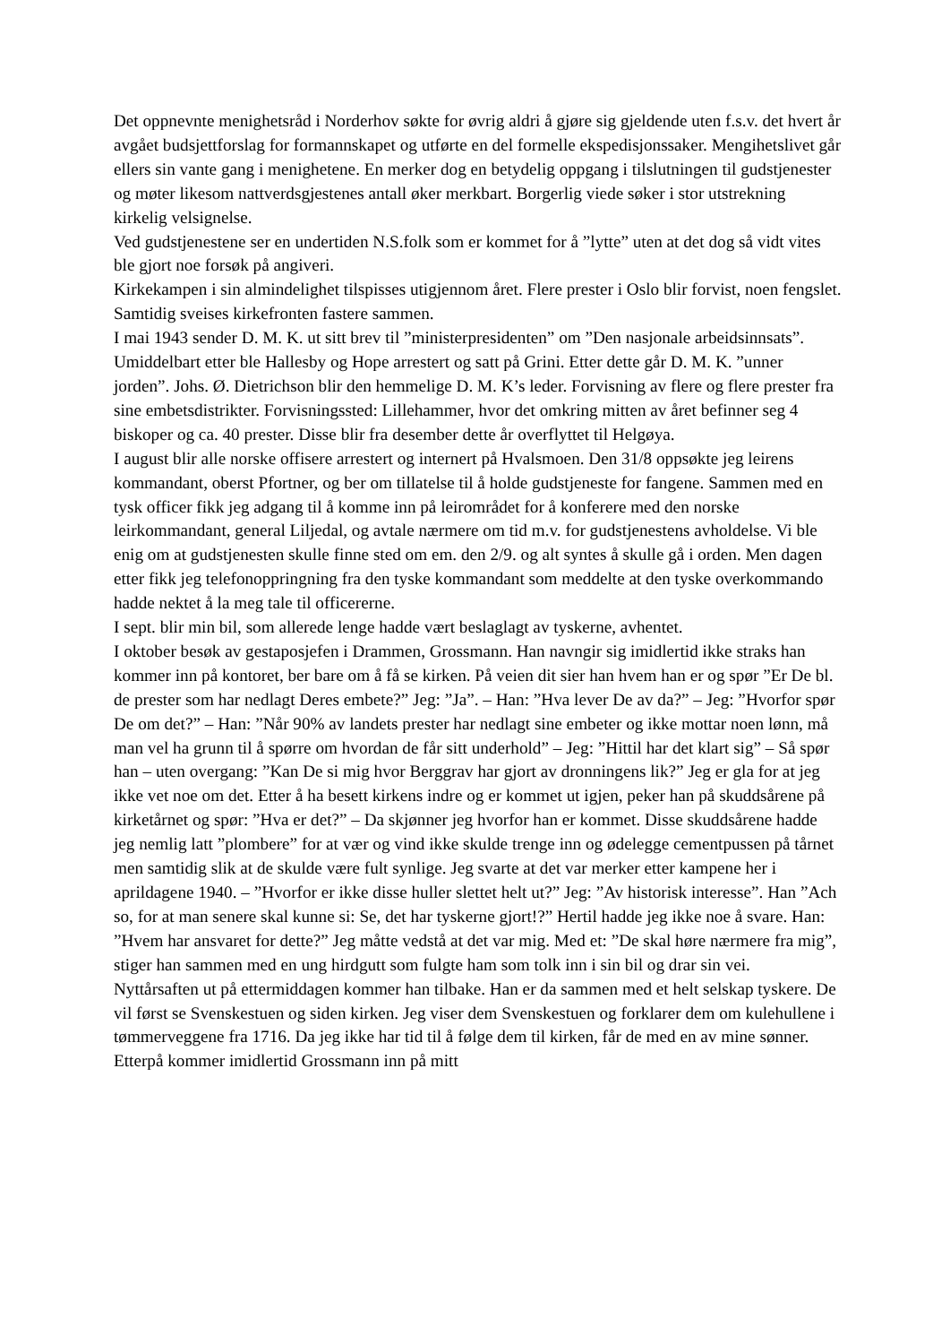Det oppnevnte menighetsråd i Norderhov søkte for øvrig aldri å gjøre sig gjeldende uten f.s.v. det hvert år avgået budsjettforslag for formannskapet og utførte en del formelle ekspedisjonssaker. Mengihetslivet går ellers sin vante gang i menighetene. En merker dog en betydelig oppgang i tilslutningen til gudstjenester og møter likesom nattverdsgjestenes antall øker merkbart. Borgerlig viede søker i stor utstrekning kirkelig velsignelse.
Ved gudstjenestene ser en undertiden N.S.folk som er kommet for å ”lytte” uten at det dog så vidt vites ble gjort noe forsøk på angiveri.
Kirkekampen i sin almindelighet tilspisses utigjennom året. Flere prester i Oslo blir forvist, noen fengslet. Samtidig sveises kirkefronten fastere sammen.
I mai 1943 sender D. M. K. ut sitt brev til ”ministerpresidenten” om ”Den nasjonale arbeidsinnsats”. Umiddelbart etter ble Hallesby og Hope arrestert og satt på Grini. Etter dette går D. M. K. ”unner jorden”. Johs. Ø. Dietrichson blir den hemmelige D. M. K’s leder. Forvisning av flere og flere prester fra sine embetsdistrikter. Forvisningssted: Lillehammer, hvor det omkring mitten av året befinner seg 4 biskoper og ca. 40 prester. Disse blir fra desember dette år overflyttet til Helgøya.
I august blir alle norske offisere arrestert og internert på Hvalsmoen. Den 31/8 oppsøkte jeg leirens kommandant, oberst Pfortner, og ber om tillatelse til å holde gudstjeneste for fangene. Sammen med en tysk officer fikk jeg adgang til å komme inn på leirområdet for å konferere med den norske leirkommandant, general Liljedal, og avtale nærmere om tid m.v. for gudstjenestens avholdelse. Vi ble enig om at gudstjenesten skulle finne sted om em. den 2/9. og alt syntes å skulle gå i orden. Men dagen etter fikk jeg telefonoppringning fra den tyske kommandant som meddelte at den tyske overkommando hadde nektet å la meg tale til officererne.
I sept. blir min bil, som allerede lenge hadde vært beslaglagt av tyskerne, avhentet.
I oktober besøk av gestaposjefen i Drammen, Grossmann. Han navngir sig imidlertid ikke straks han kommer inn på kontoret, ber bare om å få se kirken. På veien dit sier han hvem han er og spør ”Er De bl. de prester som har nedlagt Deres embete?” Jeg: ”Ja”. – Han: ”Hva lever De av da?” – Jeg: ”Hvorfor spør De om det?” – Han: ”Når 90% av landets prester har nedlagt sine embeter og ikke mottar noen lønn, må man vel ha grunn til å spørre om hvordan de får sitt underhold” – Jeg: ”Hittil har det klart sig” – Så spør han – uten overgang: ”Kan De si mig hvor Berggrav har gjort av dronningens lik?” Jeg er gla for at jeg ikke vet noe om det. Etter å ha besett kirkens indre og er kommet ut igjen, peker han på skuddsårene på kirketårnet og spør: ”Hva er det?” – Da skjønner jeg hvorfor han er kommet. Disse skuddsårene hadde jeg nemlig latt ”plombere” for at vær og vind ikke skulde trenge inn og ødelegge cementpussen på tårnet men samtidig slik at de skulde være fult synlige. Jeg svarte at det var merker etter kampene her i aprildagene 1940. – ”Hvorfor er ikke disse huller slettet helt ut?” Jeg: ”Av historisk interesse”. Han ”Ach so, for at man senere skal kunne si: Se, det har tyskerne gjort!?” Hertil hadde jeg ikke noe å svare. Han: ”Hvem har ansvaret for dette?” Jeg måtte vedstå at det var mig. Med et: ”De skal høre nærmere fra mig”, stiger han sammen med en ung hirdgutt som fulgte ham som tolk inn i sin bil og drar sin vei.
Nyttårsaften ut på ettermiddagen kommer han tilbake. Han er da sammen med et helt selskap tyskere. De vil først se Svenskestuen og siden kirken. Jeg viser dem Svenskestuen og forklarer dem om kulehullene i tømmerveggene fra 1716. Da jeg ikke har tid til å følge dem til kirken, får de med en av mine sønner. Etterpå kommer imidlertid Grossmann inn på mitt